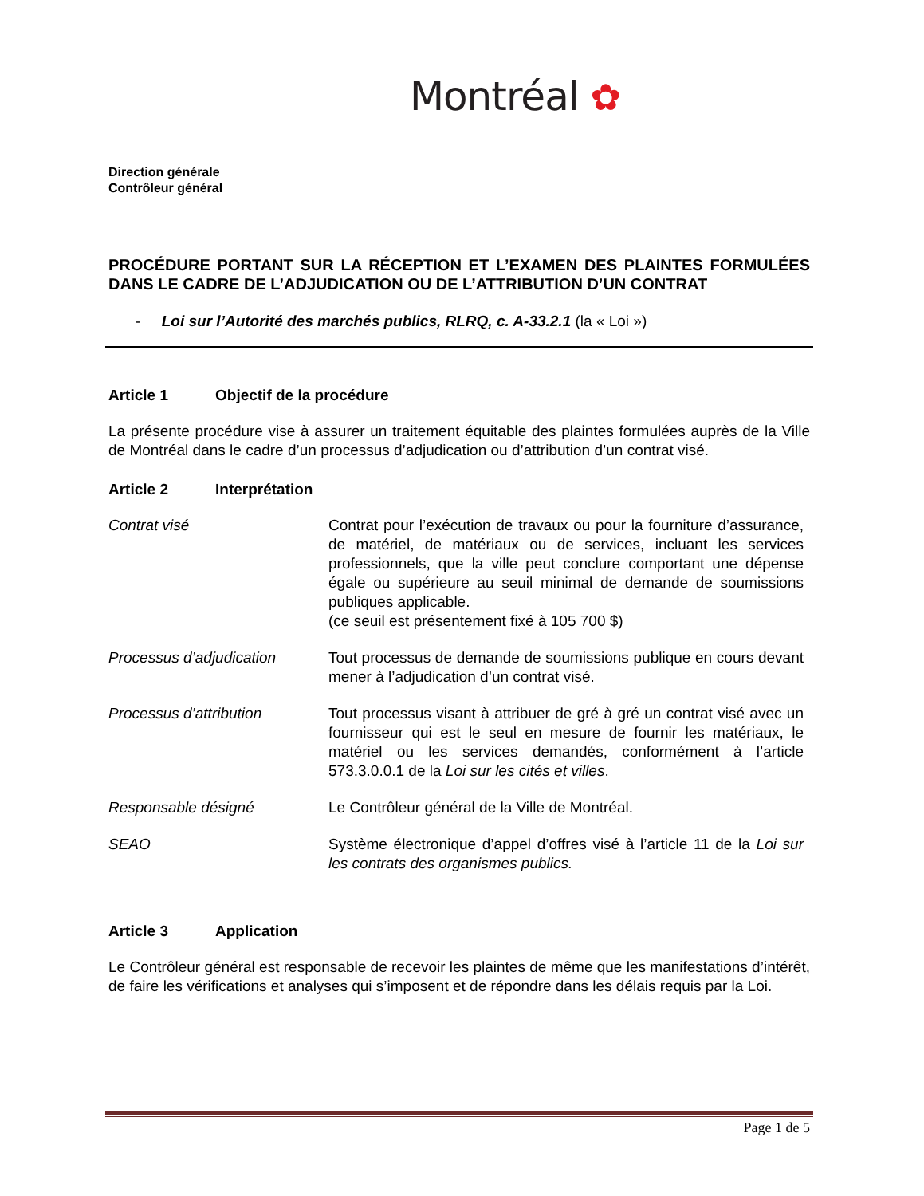Montréal ✿
Direction générale
Contrôleur général
PROCÉDURE PORTANT SUR LA RÉCEPTION ET L’EXAMEN DES PLAINTES FORMULÉES DANS LE CADRE DE L’ADJUDICATION OU DE L’ATTRIBUTION D’UN CONTRAT
- Loi sur l’Autorité des marchés publics, RLRQ, c. A-33.2.1 (la « Loi »)
Article 1 Objectif de la procédure
La présente procédure vise à assurer un traitement équitable des plaintes formulées auprès de la Ville de Montréal dans le cadre d’un processus d’adjudication ou d’attribution d’un contrat visé.
Article 2 Interprétation
Contrat visé Contrat pour l’exécution de travaux ou pour la fourniture d’assurance, de matériel, de matériaux ou de services, incluant les services professionnels, que la ville peut conclure comportant une dépense égale ou supérieure au seuil minimal de demande de soumissions publiques applicable.
(ce seuil est présentement fixé à 105 700 $)
Processus d’adjudication Tout processus de demande de soumissions publique en cours devant mener à l’adjudication d’un contrat visé.
Processus d’attribution Tout processus visant à attribuer de gré à gré un contrat visé avec un fournisseur qui est le seul en mesure de fournir les matériaux, le matériel ou les services demandés, conformément à l’article 573.3.0.0.1 de la Loi sur les cités et villes.
Responsable désigné Le Contrôleur général de la Ville de Montréal.
SEAO Système électronique d’appel d’offres visé à l’article 11 de la Loi sur les contrats des organismes publics.
Article 3 Application
Le Contrôleur général est responsable de recevoir les plaintes de même que les manifestations d’intérêt, de faire les vérifications et analyses qui s’imposent et de répondre dans les délais requis par la Loi.
Page 1 de 5